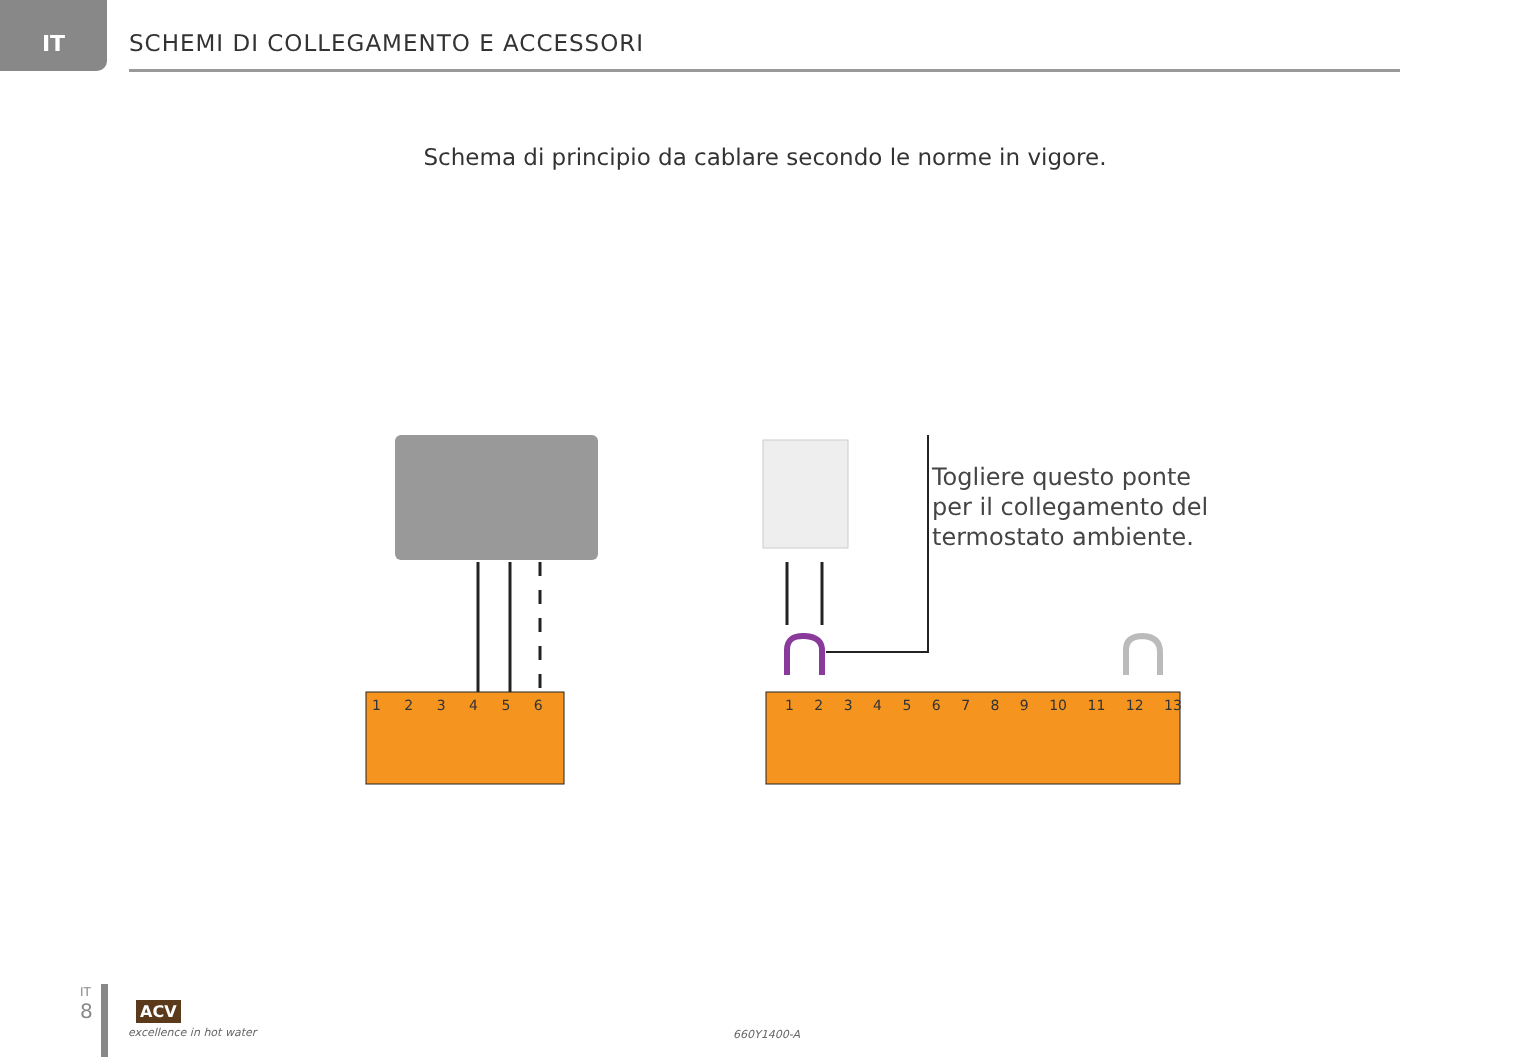IT
SCHEMI DI COLLEGAMENTO E ACCESSORI
Schema di principio da cablare secondo le norme in vigore.
Togliere questo ponte
per il collegamento del
termostato ambiente.
1 2 3 4 5 6 1 2 3 4 5 6 7 8 9 10 11 12 13
IT
8
ACV
excellence in hot water 660Y1400-A